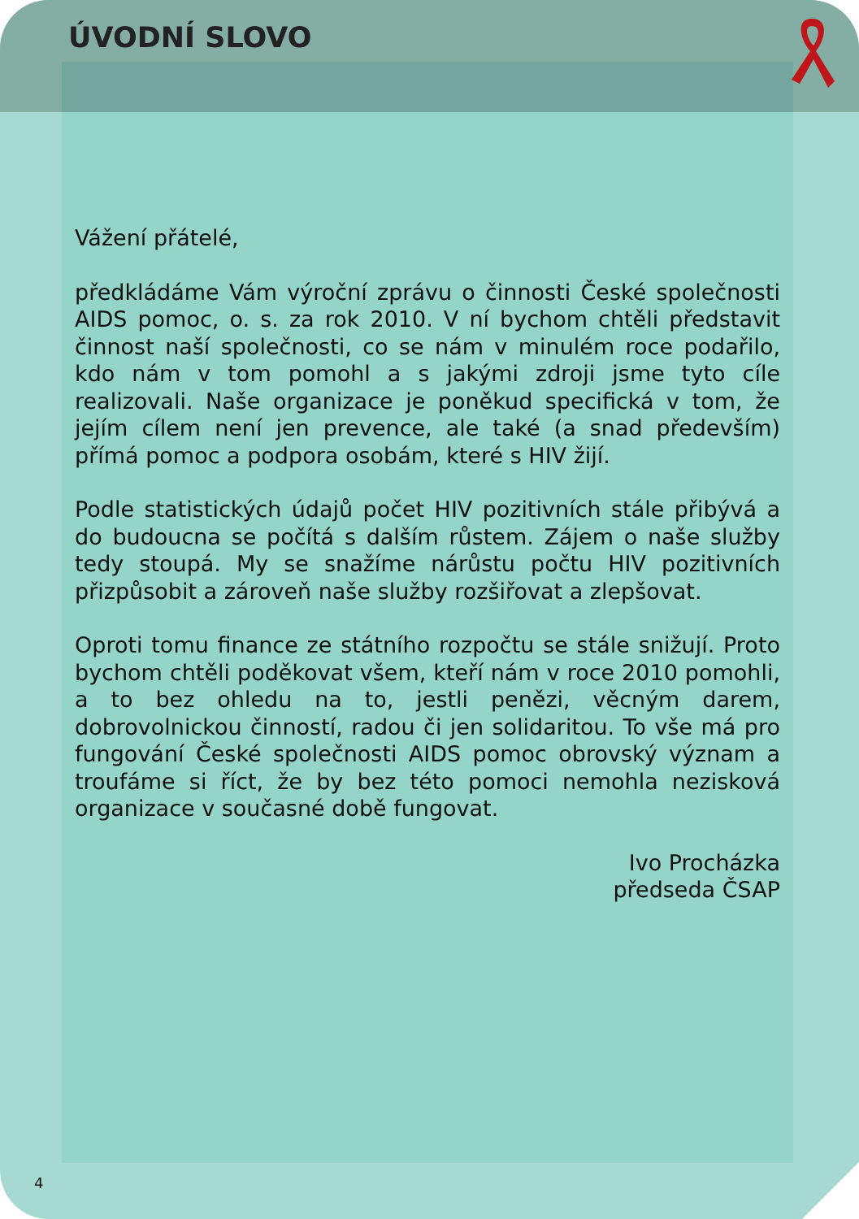ÚVODNÍ SLOVO
Vážení přátelé,
předkládáme Vám výroční zprávu o činnosti České společnosti AIDS pomoc, o. s. za rok 2010. V ní bychom chtěli představit činnost naší společnosti, co se nám v minulém roce podařilo, kdo nám v tom pomohl a s jakými zdroji jsme tyto cíle realizovali. Naše organizace je poněkud specifická v tom, že jejím cílem není jen prevence, ale také (a snad především) přímá pomoc a podpora osobám, které s HIV žijí.
Podle statistických údajů počet HIV pozitivních stále přibývá a do budoucna se počítá s dalším růstem. Zájem o naše služby tedy stoupá. My se snažíme nárůstu počtu HIV pozitivních přizpůsobit a zároveň naše služby rozšiřovat a zlepšovat.
Oproti tomu finance ze státního rozpočtu se stále snižují. Proto bychom chtěli poděkovat všem, kteří nám v roce 2010 pomohli, a to bez ohledu na to, jestli penězi, věcným darem, dobrovolnickou činností, radou či jen solidaritou. To vše má pro fungování České společnosti AIDS pomoc obrovský význam a troufáme si říct, že by bez této pomoci nemohla nezisková organizace v současné době fungovat.
Ivo Procházka
předseda ČSAP
4